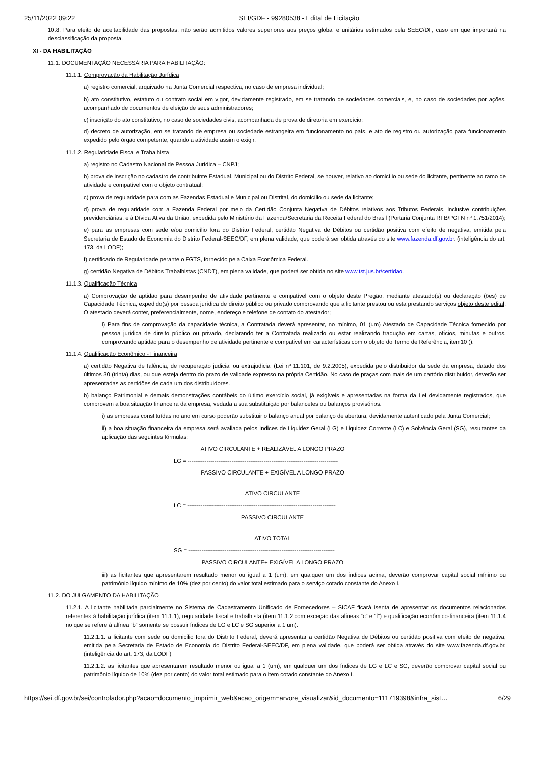25/11/2022 09:22 SEI/GDF - 99280538 - Edital de Licitação
10.8. Para efeito de aceitabilidade das propostas, não serão admitidos valores superiores aos preços global e unitários estimados pela SEEC/DF, caso em que importará na desclassificação da proposta.
XI - DA HABILITAÇÃO
11.1. DOCUMENTAÇÃO NECESSÁRIA PARA HABILITAÇÃO:
11.1.1. Comprovação da Habilitação Jurídica
a) registro comercial, arquivado na Junta Comercial respectiva, no caso de empresa individual;
b) ato constitutivo, estatuto ou contrato social em vigor, devidamente registrado, em se tratando de sociedades comerciais, e, no caso de sociedades por ações, acompanhado de documentos de eleição de seus administradores;
c) inscrição do ato constitutivo, no caso de sociedades civis, acompanhada de prova de diretoria em exercício;
d) decreto de autorização, em se tratando de empresa ou sociedade estrangeira em funcionamento no país, e ato de registro ou autorização para funcionamento expedido pelo órgão competente, quando a atividade assim o exigir.
11.1.2. Regularidade Fiscal e Trabalhista
a) registro no Cadastro Nacional de Pessoa Jurídica – CNPJ;
b) prova de inscrição no cadastro de contribuinte Estadual, Municipal ou do Distrito Federal, se houver, relativo ao domicílio ou sede do licitante, pertinente ao ramo de atividade e compatível com o objeto contratual;
c) prova de regularidade para com as Fazendas Estadual e Municipal ou Distrital, do domicílio ou sede da licitante;
d) prova de regularidade com a Fazenda Federal por meio da Certidão Conjunta Negativa de Débitos relativos aos Tributos Federais, inclusive contribuições previdenciárias, e à Dívida Ativa da União, expedida pelo Ministério da Fazenda/Secretaria da Receita Federal do Brasil (Portaria Conjunta RFB/PGFN nº 1.751/2014);
e) para as empresas com sede e/ou domicílio fora do Distrito Federal, certidão Negativa de Débitos ou certidão positiva com efeito de negativa, emitida pela Secretaria de Estado de Economia do Distrito Federal-SEEC/DF, em plena validade, que poderá ser obtida através do site www.fazenda.df.gov.br. (inteligência do art. 173, da LODF);
f) certificado de Regularidade perante o FGTS, fornecido pela Caixa Econômica Federal.
g) certidão Negativa de Débitos Trabalhistas (CNDT), em plena validade, que poderá ser obtida no site www.tst.jus.br/certidao.
11.1.3. Qualificação Técnica
a) Comprovação de aptidão para desempenho de atividade pertinente e compatível com o objeto deste Pregão, mediante atestado(s) ou declaração (ões) de Capacidade Técnica, expedido(s) por pessoa jurídica de direito público ou privado comprovando que a licitante prestou ou esta prestando serviços objeto deste edital. O atestado deverá conter, preferencialmente, nome, endereço e telefone de contato do atestador;
i) Para fins de comprovação da capacidade técnica, a Contratada deverá apresentar, no mínimo, 01 (um) Atestado de Capacidade Técnica fornecido por pessoa jurídica de direito público ou privado, declarando ter a Contratada realizado ou estar realizando tradução em cartas, ofícios, minutas e outros, comprovando aptidão para o desempenho de atividade pertinente e compatível em características com o objeto do Termo de Referência, item10 ().
11.1.4. Qualificação Econômico - Financeira
a) certidão Negativa de falência, de recuperação judicial ou extrajudicial (Lei nº 11.101, de 9.2.2005), expedida pelo distribuidor da sede da empresa, datado dos últimos 30 (trinta) dias, ou que esteja dentro do prazo de validade expresso na própria Certidão. No caso de praças com mais de um cartório distribuidor, deverão ser apresentadas as certidões de cada um dos distribuidores.
b) balanço Patrimonial e demais demonstrações contábeis do último exercício social, já exigíveis e apresentadas na forma da Lei devidamente registrados, que comprovem a boa situação financeira da empresa, vedada a sua substituição por balancetes ou balanços provisórios.
i) as empresas constituídas no ano em curso poderão substituir o balanço anual por balanço de abertura, devidamente autenticado pela Junta Comercial;
ii) a boa situação financeira da empresa será avaliada pelos Índices de Liquidez Geral (LG) e Liquidez Corrente (LC) e Solvência Geral (SG), resultantes da aplicação das seguintes fórmulas:
ATIVO CIRCULANTE + REALIZÁVEL A LONGO PRAZO
LG = -------------------------------------------------------------------------------
PASSIVO CIRCULANTE + EXIGÍVEL A LONGO PRAZO
ATIVO CIRCULANTE
LC = ------------------------------------------------------------------------------
PASSIVO CIRCULANTE
ATIVO TOTAL
SG = -----------------------------------------------------------------------------
PASSIVO CIRCULANTE+ EXIGÍVEL A LONGO PRAZO
iii) as licitantes que apresentarem resultado menor ou igual a 1 (um), em qualquer um dos índices acima, deverão comprovar capital social mínimo ou patrimônio líquido mínimo de 10% (dez por cento) do valor total estimado para o serviço cotado constante do Anexo I.
11.2. DO JULGAMENTO DA HABILITAÇÃO
11.2.1. A licitante habilitada parcialmente no Sistema de Cadastramento Unificado de Fornecedores – SICAF ficará isenta de apresentar os documentos relacionados referentes à habilitação jurídica (item 11.1.1), regularidade fiscal e trabalhista (item 11.1.2 com exceção das alíneas “c” e “f”) e qualificação econômico-financeira (item 11.1.4 no que se refere à alínea “b” somente se possuir índices de LG e LC e SG superior a 1 um).
11.2.1.1. a licitante com sede ou domicílio fora do Distrito Federal, deverá apresentar a certidão Negativa de Débitos ou certidão positiva com efeito de negativa, emitida pela Secretaria de Estado de Economia do Distrito Federal-SEEC/DF, em plena validade, que poderá ser obtida através do site www.fazenda.df.gov.br. (inteligência do art. 173, da LODF)
11.2.1.2. as licitantes que apresentarem resultado menor ou igual a 1 (um), em qualquer um dos índices de LG e LC e SG, deverão comprovar capital social ou patrimônio líquido de 10% (dez por cento) do valor total estimado para o item cotado constante do Anexo I.
https://sei.df.gov.br/sei/controlador.php?acao=documento_imprimir_web&acao_origem=arvore_visualizar&id_documento=111719398&infra_sist… 6/29